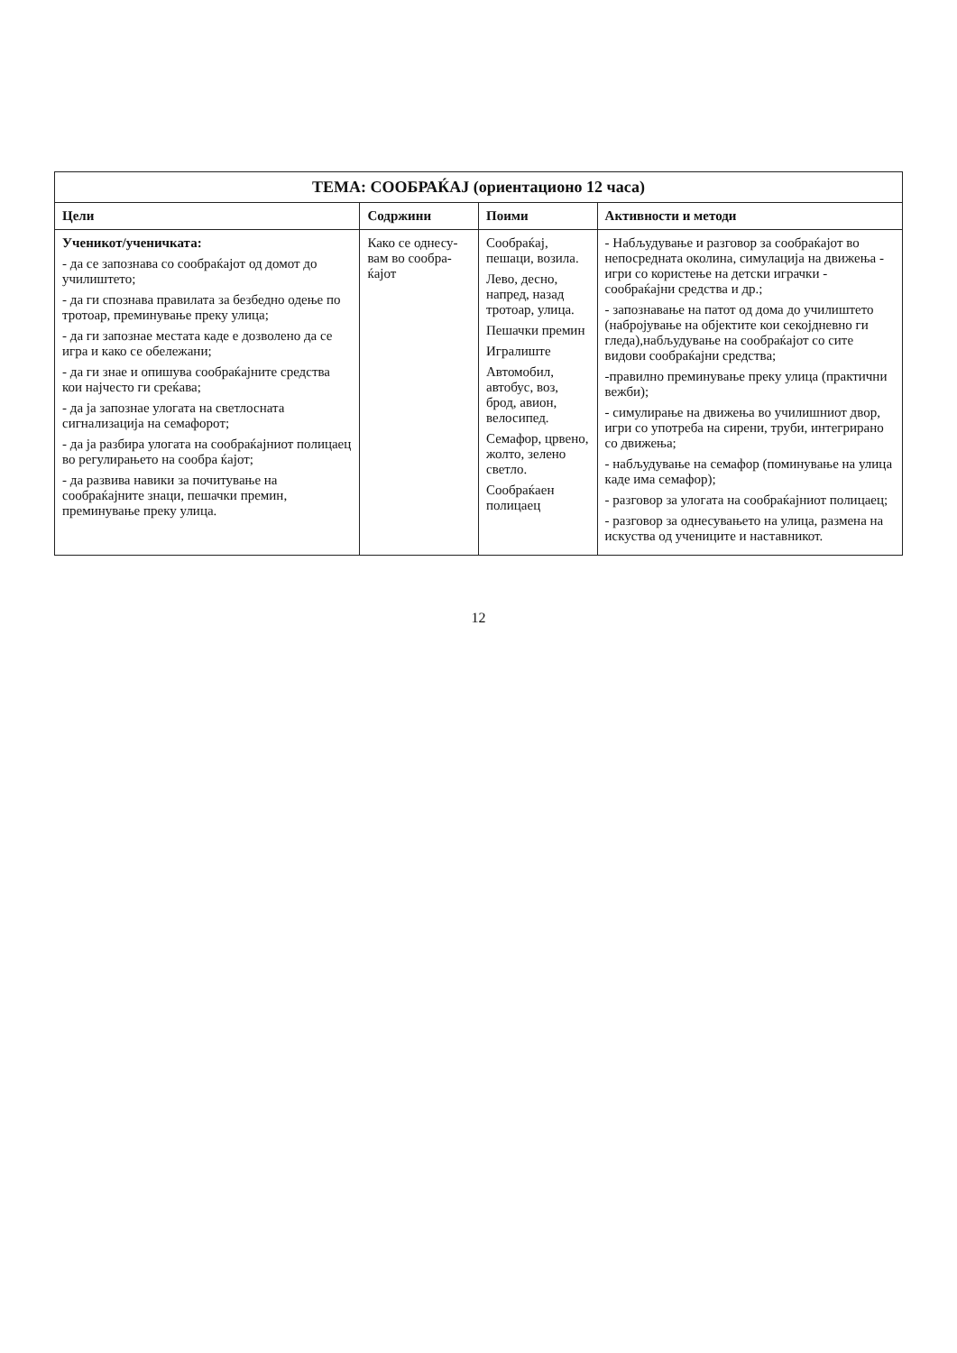ТЕМА: СООБРАЌАЈ (ориентационо 12 часа)
| Цели | Содржини | Поими | Активности и методи |
| --- | --- | --- | --- |
| Ученикот/ученичката: - да се запознава со сообраќајот од домот до училиштето; - да ги спознава правилата за безбедно одење по тротоар, преминување преку улица; - да ги запознае местата каде е дозволено да се игра и како се обележани; - да ги знае и опишува сообраќајните средства кои најчесто ги среќава; - да ја запознае улогата на светлосната сигнализација на семафорот; - да ја разбира улогата на сообраќајниот полицаец во регулирањето на сообра ќајот; - да развива навики за почитување на сообраќајните знаци, пешачки премин, преминување преку улица. | Како се однесу-вам во сообра-ќајот | Сообраќај, пешаци, возила. Лево, десно, напред, назад тротоар, улица. Пешачки премин Игралиште Автомобил, автобус, воз, брод, авион, велосипед. Семафор, црвено, жолто, зелено светло. Сообраќаен полицаец | - Набљудување и разговор за сообраќајот во непосредната околина, симулација на движења - игри со користење на детски играчки - сообраќајни средства и др.; - запознавање на патот од дома до училиштето (набројување на објектите кои секојдневно ги гледа),набљудување на сообраќајот со сите видови сообраќајни средства; -правилно преминување преку улица (практични вежби); - симулирање на движења во училишниот двор, игри со употреба на сирени, труби, интегрирано со движења; - набљудување на семафор (поминување на улица каде има семафор); - разговор за улогата на сообраќајниот полицаец; - разговор за однесувањето на улица, размена на искуства од учениците и наставникот. |
12